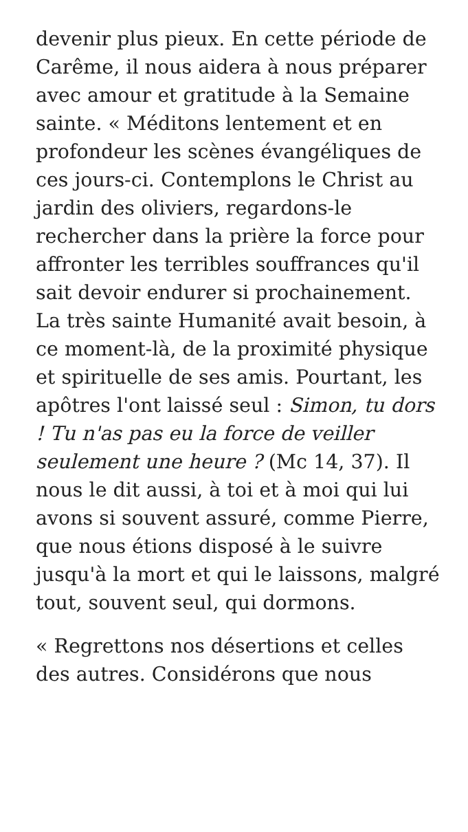devenir plus pieux. En cette période de Carême, il nous aidera à nous préparer avec amour et gratitude à la Semaine sainte. « Méditons lentement et en profondeur les scènes évangéliques de ces jours-ci. Contemplons le Christ au jardin des oliviers, regardons-le rechercher dans la prière la force pour affronter les terribles souffrances qu'il sait devoir endurer si prochainement. La très sainte Humanité avait besoin, à ce moment-là, de la proximité physique et spirituelle de ses amis. Pourtant, les apôtres l'ont laissé seul : Simon, tu dors ! Tu n'as pas eu la force de veiller seulement une heure ? (Mc 14, 37). Il nous le dit aussi, à toi et à moi qui lui avons si souvent assuré, comme Pierre, que nous étions disposé à le suivre jusqu'à la mort et qui le laissons, malgré tout, souvent seul, qui dormons.
« Regrettons nos désertions et celles des autres. Considérons que nous